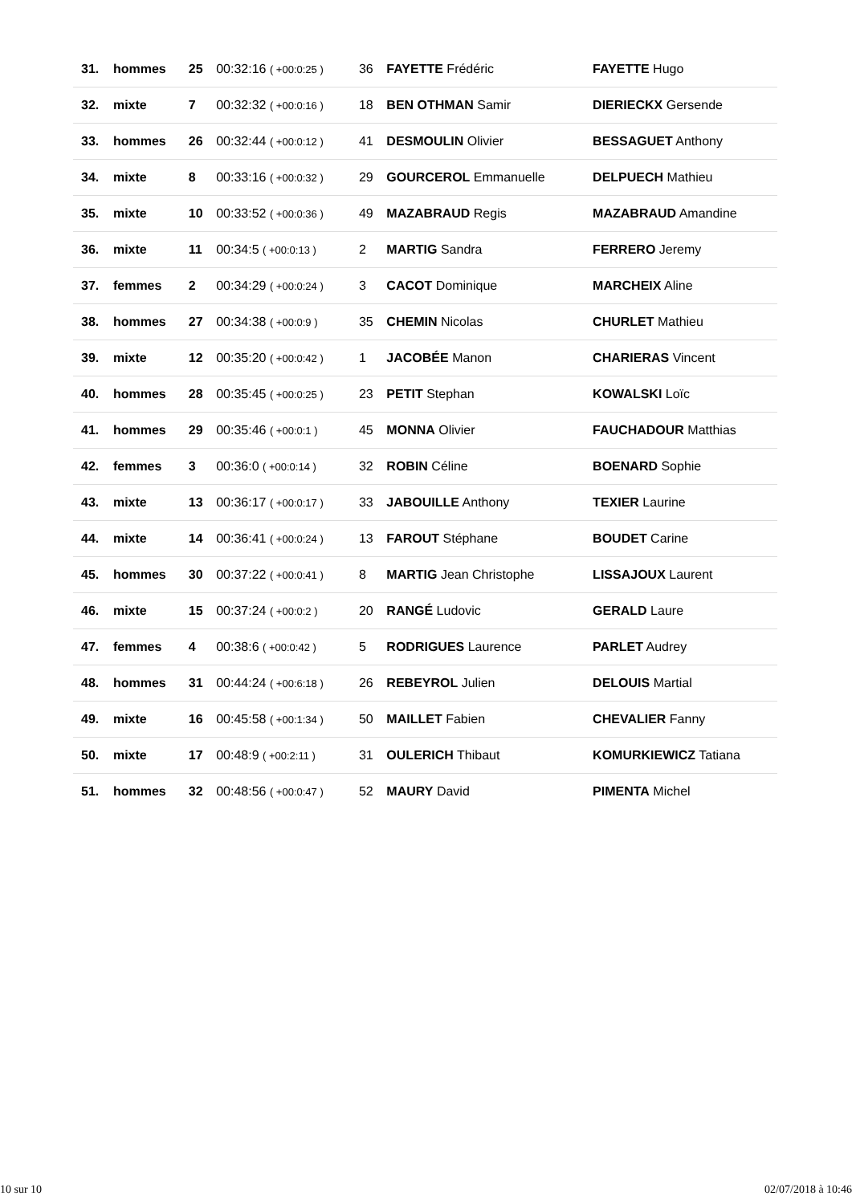| 31. | hommes | 25 | 00:32:16 ( +00:0:25 ) | 36 | FAYETTE Frédéric | FAYETTE Hugo |
| 32. | mixte | 7 | 00:32:32 ( +00:0:16 ) | 18 | BEN OTHMAN Samir | DIERIECKX Gersende |
| 33. | hommes | 26 | 00:32:44 ( +00:0:12 ) | 41 | DESMOULIN Olivier | BESSAGUET Anthony |
| 34. | mixte | 8 | 00:33:16 ( +00:0:32 ) | 29 | GOURCEROL Emmanuelle | DELPUECH Mathieu |
| 35. | mixte | 10 | 00:33:52 ( +00:0:36 ) | 49 | MAZABRAUD Regis | MAZABRAUD Amandine |
| 36. | mixte | 11 | 00:34:5 ( +00:0:13 ) | 2 | MARTIG Sandra | FERRERO Jeremy |
| 37. | femmes | 2 | 00:34:29 ( +00:0:24 ) | 3 | CACOT Dominique | MARCHEIX Aline |
| 38. | hommes | 27 | 00:34:38 ( +00:0:9 ) | 35 | CHEMIN Nicolas | CHURLET Mathieu |
| 39. | mixte | 12 | 00:35:20 ( +00:0:42 ) | 1 | JACOBÉE Manon | CHARIERAS Vincent |
| 40. | hommes | 28 | 00:35:45 ( +00:0:25 ) | 23 | PETIT Stephan | KOWALSKI Loïc |
| 41. | hommes | 29 | 00:35:46 ( +00:0:1 ) | 45 | MONNA Olivier | FAUCHADOUR Matthias |
| 42. | femmes | 3 | 00:36:0 ( +00:0:14 ) | 32 | ROBIN Céline | BOENARD Sophie |
| 43. | mixte | 13 | 00:36:17 ( +00:0:17 ) | 33 | JABOUILLE Anthony | TEXIER Laurine |
| 44. | mixte | 14 | 00:36:41 ( +00:0:24 ) | 13 | FAROUT Stéphane | BOUDET Carine |
| 45. | hommes | 30 | 00:37:22 ( +00:0:41 ) | 8 | MARTIG Jean Christophe | LISSAJOUX Laurent |
| 46. | mixte | 15 | 00:37:24 ( +00:0:2 ) | 20 | RANGÉ Ludovic | GERALD Laure |
| 47. | femmes | 4 | 00:38:6 ( +00:0:42 ) | 5 | RODRIGUES Laurence | PARLET Audrey |
| 48. | hommes | 31 | 00:44:24 ( +00:6:18 ) | 26 | REBEYROL Julien | DELOUIS Martial |
| 49. | mixte | 16 | 00:45:58 ( +00:1:34 ) | 50 | MAILLET Fabien | CHEVALIER Fanny |
| 50. | mixte | 17 | 00:48:9 ( +00:2:11 ) | 31 | OULERICH Thibaut | KOMURKIEWICZ Tatiana |
| 51. | hommes | 32 | 00:48:56 ( +00:0:47 ) | 52 | MAURY David | PIMENTA Michel |
10 sur 10 02/07/2018 à 10:46